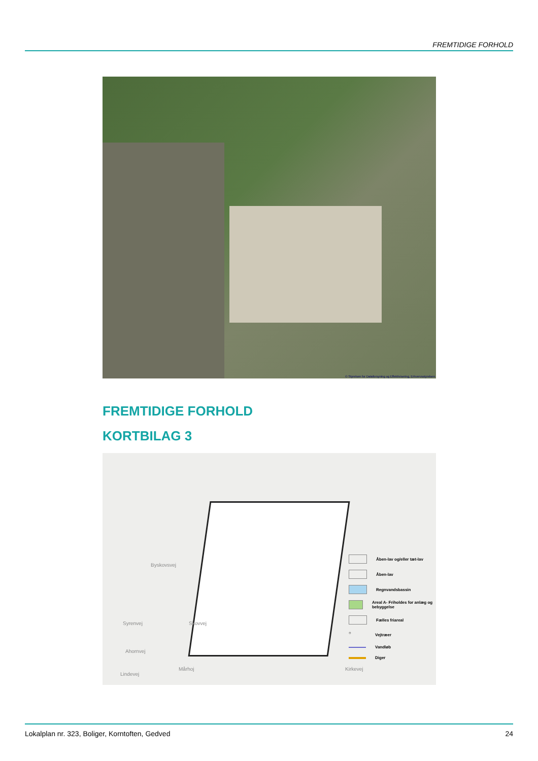FREMTIDIGE FORHOLD
© Styrelsen for Dataforsyning og Effektivisering, Erhvervsstyrelsen
FREMTIDIGE FORHOLD
KORTBILAG 3
Byskovsvej
Syrenvej
Ahornvej
Lindevej
Skovvej
Mårhoj Kirkevej
Åben-lav og/eller tæt-lav
Åben-lav
Regnvandsbassin
Areal A- Friholdes for anlæg og bebyggelse
Fælles friareal
○ Vejtræer
Vandløb
Diger
Lokalplan nr. 323, Boliger, Korntoften, Gedved 24